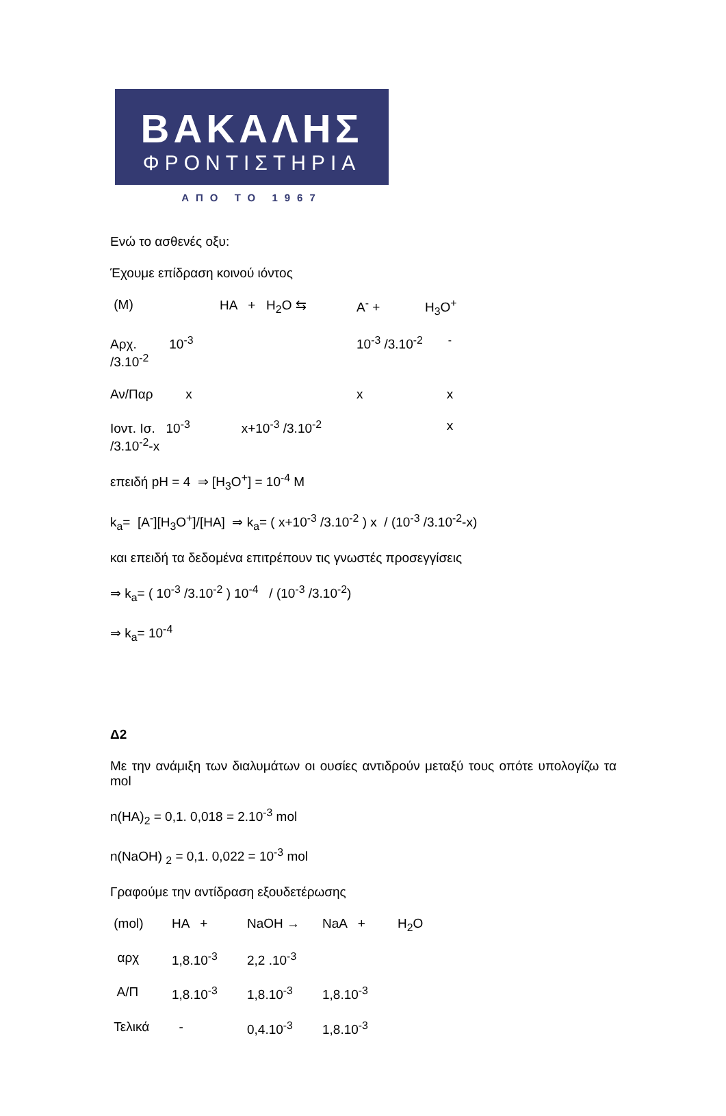ΒΑΚΑΛΗΣ
ΦΡΟΝΤΙΣΤΗΡΙΑ
ΑΠΟ ΤΟ 1967
Ενώ το ασθενές οξυ:
Έχουμε επίδραση κοινού ιόντος
| (M) | HA + H<sub>2</sub>O ⇆ | A<sup>-</sup> + | H<sub>3</sub>O<sup>+</sup> |
| Αρχ. 10<sup>-3</sup> /3.10<sup>-2</sup> | | 10<sup>-3</sup> /3.10<sup>-2</sup> <sup>-</sup> | |
| Αν/Παρ x | | x | x |
| Ιοντ. Ισ. 10<sup>-3</sup> /3.10<sup>-2</sup>-x | x+10<sup>-3</sup> /3.10<sup>-2</sup> | | x |
επειδή pH = 4 ⇒ [H<sub>3</sub>O<sup>+</sup>] = 10<sup>-4</sup> M
k<sub>a</sub>= [A<sup>-</sup>][H<sub>3</sub>O<sup>+</sup>]/[HA] ⇒ k<sub>a</sub>= ( x+10<sup>-3</sup> /3.10<sup>-2</sup> ) x / (10<sup>-3</sup> /3.10<sup>-2</sup>-x)
και επειδή τα δεδομένα επιτρέπουν τις γνωστές προσεγγίσεις
⇒ k<sub>a</sub>= ( 10<sup>-3</sup> /3.10<sup>-2</sup> ) 10<sup>-4</sup> / (10<sup>-3</sup> /3.10<sup>-2</sup>)
⇒ k<sub>a</sub>= 10<sup>-4</sup>
Δ2
Με την ανάμιξη των διαλυμάτων οι ουσίες αντιδρούν μεταξύ τους οπότε υπολογίζω τα mol
n(HA)<sub>2</sub> = 0,1. 0,018 = 2.10<sup>-3</sup> mol
n(NaOH) <sub>2</sub> = 0,1. 0,022 = 10<sup>-3</sup> mol
Γραφούμε την αντίδραση εξουδετέρωσης
| (mol) | HA + | NaOH → | NaA + | H<sub>2</sub>O |
| αρχ | 1,8.10<sup>-3</sup> | 2,2 .10<sup>-3</sup> | | |
| Α/Π | 1,8.10<sup>-3</sup> | 1,8.10<sup>-3</sup> | 1,8.10<sup>-3</sup> | |
| Τελικά | - | 0,4.10<sup>-3</sup> | 1,8.10<sup>-3</sup> | |